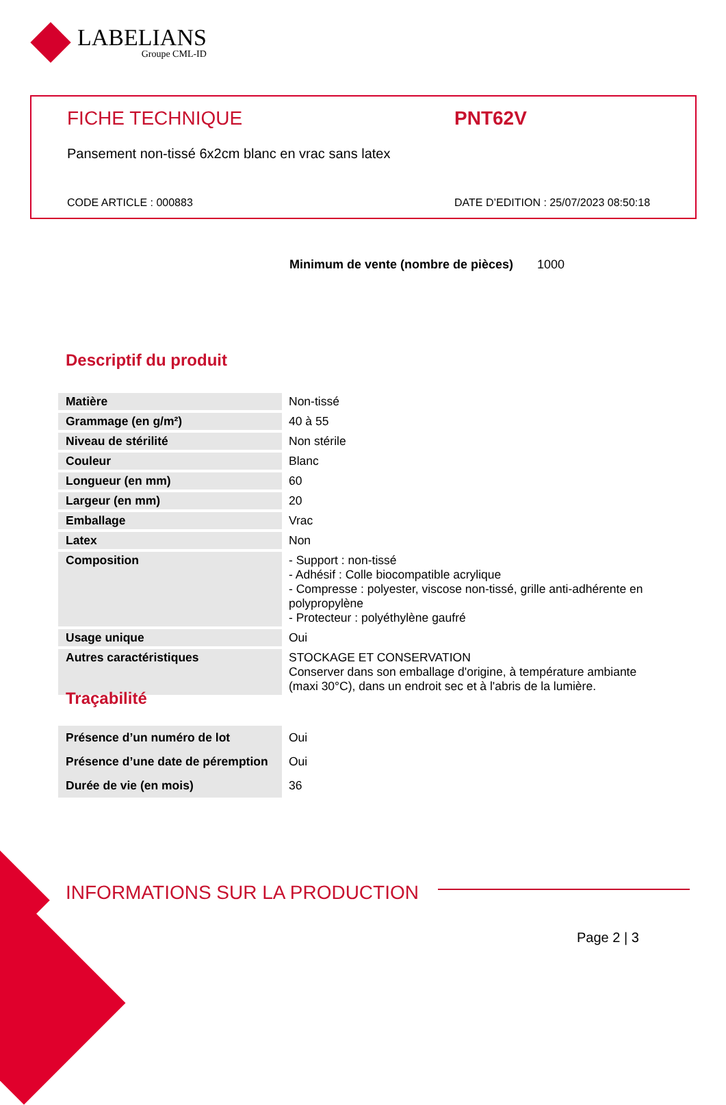LABELIANS
Groupe CML-ID
FICHE TECHNIQUE PNT62V
Pansement non-tissé 6x2cm blanc en vrac sans latex
CODE ARTICLE : 000883
DATE D’EDITION : 25/07/2023 08:50:18
Minimum de vente (nombre de pièces) 1000
Descriptif du produit
| Matière | Non-tissé |
| Grammage (en g/m²) | 40 à 55 |
| Niveau de stérilité | Non stérile |
| Couleur | Blanc |
| Longueur (en mm) | 60 |
| Largeur (en mm) | 20 |
| Emballage | Vrac |
| Latex | Non |
| Composition | - Support : non-tissé - Adhésif : Colle biocompatible acrylique - Compresse : polyester, viscose non-tissé, grille anti-adhérente en polypropylène - Protecteur : polyéthylène gaufré |
| Usage unique | Oui |
| Autres caractéristiques | STOCKAGE ET CONSERVATION Conserver dans son emballage d'origine, à température ambiante (maxi 30°C), dans un endroit sec et à l'abris de la lumière. |
Traçabilité
| Présence d’un numéro de lot | Oui |
| Présence d’une date de péremption | Oui |
| Durée de vie (en mois) | 36 |
INFORMATIONS SUR LA PRODUCTION
Page 2 | 3